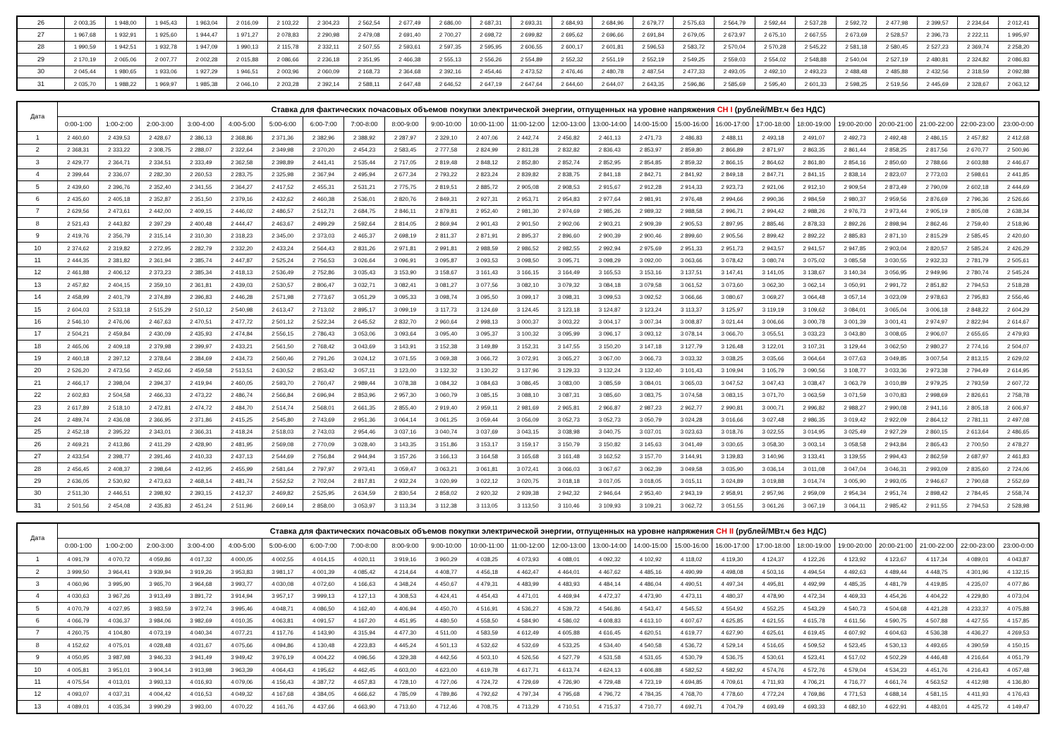| 26 | 2 003,35 | 1 948,00 | 1 945,43 | 1 963,04 | 2 016,09 | 2 103,22 | 2 304,23 | 2 562,54 | 2 677,49 | 2 686,00 | 2 687,31 | 2 693,31 | 2 684,93 | 2 684,96 | 2 679,77 | 2 575,63 | 2 564,79 | 2 592,44 | 2 537,28 | 2 592,72 | 2 477,98 | 2 399,57 | 2 234,64 | 2 012,41 |
| 27 | 1 967,68 | 1 932,91 | 1 925,60 | 1 944,47 | 1 971,27 | 2 078,83 | 2 290,98 | 2 479,08 | 2 691,40 | 2 700,27 | 2 698,72 | 2 699,82 | 2 695,62 | 2 696,66 | 2 691,84 | 2 679,05 | 2 673,97 | 2 675,10 | 2 667,55 | 2 673,69 | 2 528,57 | 2 396,73 | 2 222,11 | 1 995,97 |
| 28 | 1 990,59 | 1 942,51 | 1 932,78 | 1 947,09 | 1 990,13 | 2 115,78 | 2 332,11 | 2 507,55 | 2 593,61 | 2 597,35 | 2 595,95 | 2 606,55 | 2 600,17 | 2 601,81 | 2 596,53 | 2 583,72 | 2 570,04 | 2 570,28 | 2 545,22 | 2 581,18 | 2 580,45 | 2 527,23 | 2 369,74 | 2 258,20 |
| 29 | 2 170,19 | 2 065,06 | 2 007,77 | 2 002,28 | 2 015,88 | 2 086,66 | 2 236,18 | 2 351,95 | 2 466,38 | 2 555,13 | 2 556,26 | 2 554,89 | 2 552,32 | 2 551,19 | 2 552,19 | 2 549,25 | 2 559,03 | 2 554,02 | 2 548,88 | 2 540,04 | 2 527,19 | 2 480,81 | 2 324,82 | 2 086,83 |
| 30 | 2 045,44 | 1 980,65 | 1 933,06 | 1 927,29 | 1 946,51 | 2 003,96 | 2 060,09 | 2 168,73 | 2 364,68 | 2 392,16 | 2 454,46 | 2 473,52 | 2 476,46 | 2 480,78 | 2 487,54 | 2 477,33 | 2 493,05 | 2 492,10 | 2 493,23 | 2 488,48 | 2 485,88 | 2 432,56 | 2 318,59 | 2 092,88 |
| 31 | 2 035,70 | 1 988,22 | 1 969,97 | 1 985,38 | 2 046,10 | 2 203,28 | 2 392,14 | 2 588,11 | 2 647,48 | 2 646,52 | 2 647,19 | 2 647,64 | 2 644,60 | 2 644,07 | 2 643,35 | 2 596,86 | 2 585,69 | 2 595,40 | 2 601,33 | 2 598,25 | 2 519,56 | 2 445,69 | 2 328,67 | 2 063,12 |
| Дата | Ставка для фактических почасовых объемов покупки электрической энергии, отпущенных на уровне напряжения СН I (рублей/МВт.ч без НДС) | | | | | | | | | | | | | | | | | | | | | | | |
| --- | --- | --- | --- | --- | --- | --- | --- | --- | --- | --- | --- | --- | --- | --- | --- | --- | --- | --- | --- | --- | --- | --- | --- | --- |
| | 0:00-1:00 | 1:00-2:00 | 2:00-3:00 | 3:00-4:00 | 4:00-5:00 | 5:00-6:00 | 6:00-7:00 | 7:00-8:00 | 8:00-9:00 | 9:00-10:00 | 10:00-11:00 | 11:00-12:00 | 12:00-13:00 | 13:00-14:00 | 14:00-15:00 | 15:00-16:00 | 16:00-17:00 | 17:00-18:00 | 18:00-19:00 | 19:00-20:00 | 20:00-21:00 | 21:00-22:00 | 22:00-23:00 | 23:00-0:00 |
| 1 | 2 460,60 | 2 439,53 | 2 428,67 | 2 386,13 | 2 368,86 | 2 371,36 | 2 382,96 | 2 388,92 | 2 287,97 | 2 329,10 | 2 407,06 | 2 442,74 | 2 456,82 | 2 461,13 | 2 471,73 | 2 486,83 | 2 488,11 | 2 493,18 | 2 491,07 | 2 492,73 | 2 492,48 | 2 486,15 | 2 457,82 | 2 412,68 |
| 2 | 2 368,31 | 2 333,22 | 2 308,75 | 2 288,07 | 2 322,64 | 2 349,98 | 2 370,20 | 2 454,23 | 2 583,45 | 2 777,58 | 2 824,99 | 2 831,28 | 2 832,82 | 2 836,43 | 2 853,97 | 2 859,80 | 2 866,89 | 2 871,97 | 2 863,35 | 2 861,44 | 2 858,25 | 2 817,56 | 2 670,77 | 2 500,96 |
| 3 | 2 429,77 | 2 364,71 | 2 334,51 | 2 333,49 | 2 362,58 | 2 398,89 | 2 441,41 | 2 535,44 | 2 717,05 | 2 819,48 | 2 848,12 | 2 852,80 | 2 852,74 | 2 852,95 | 2 854,85 | 2 859,32 | 2 866,15 | 2 864,62 | 2 861,80 | 2 854,16 | 2 850,60 | 2 788,66 | 2 603,88 | 2 446,67 |
| 4 | 2 399,44 | 2 336,07 | 2 282,30 | 2 260,53 | 2 283,75 | 2 325,98 | 2 367,94 | 2 495,94 | 2 677,34 | 2 793,22 | 2 823,24 | 2 839,82 | 2 838,75 | 2 841,18 | 2 842,71 | 2 841,92 | 2 849,18 | 2 847,71 | 2 841,15 | 2 838,14 | 2 823,07 | 2 773,03 | 2 598,61 | 2 441,85 |
| 5 | 2 439,60 | 2 396,76 | 2 352,40 | 2 341,55 | 2 364,27 | 2 417,52 | 2 455,31 | 2 531,21 | 2 775,75 | 2 819,51 | 2 885,72 | 2 905,08 | 2 908,53 | 2 915,67 | 2 912,28 | 2 914,33 | 2 923,73 | 2 921,06 | 2 912,10 | 2 909,54 | 2 873,49 | 2 790,09 | 2 602,18 | 2 444,69 |
| 6 | 2 435,60 | 2 405,18 | 2 352,87 | 2 351,50 | 2 379,16 | 2 432,62 | 2 460,38 | 2 536,01 | 2 820,76 | 2 849,31 | 2 927,31 | 2 953,71 | 2 954,83 | 2 977,64 | 2 981,91 | 2 976,48 | 2 994,66 | 2 990,36 | 2 984,59 | 2 980,37 | 2 959,56 | 2 876,69 | 2 796,36 | 2 526,66 |
| 7 | 2 629,56 | 2 473,61 | 2 442,00 | 2 409,15 | 2 446,02 | 2 486,57 | 2 512,71 | 2 684,75 | 2 846,11 | 2 879,81 | 2 952,40 | 2 981,30 | 2 974,69 | 2 985,26 | 2 989,32 | 2 988,58 | 2 996,71 | 2 994,42 | 2 988,26 | 2 976,73 | 2 973,44 | 2 905,19 | 2 805,08 | 2 638,34 |
| 8 | 2 521,43 | 2 443,82 | 2 397,29 | 2 400,48 | 2 444,47 | 2 463,67 | 2 499,29 | 2 592,64 | 2 814,05 | 2 869,94 | 2 901,43 | 2 901,50 | 2 902,06 | 2 903,21 | 2 909,39 | 2 905,53 | 2 897,95 | 2 885,46 | 2 878,33 | 2 892,26 | 2 898,94 | 2 862,46 | 2 759,40 | 2 518,96 |
| 9 | 2 419,76 | 2 356,79 | 2 315,14 | 2 310,30 | 2 318,23 | 2 345,00 | 2 373,03 | 2 465,37 | 2 698,19 | 2 811,37 | 2 871,91 | 2 895,37 | 2 896,60 | 2 900,39 | 2 900,46 | 2 899,60 | 2 905,56 | 2 899,42 | 2 892,22 | 2 885,83 | 2 871,10 | 2 815,29 | 2 585,45 | 2 420,60 |
| 10 | 2 374,62 | 2 319,82 | 2 272,95 | 2 282,79 | 2 332,20 | 2 433,24 | 2 564,43 | 2 831,26 | 2 971,81 | 2 991,81 | 2 988,59 | 2 986,52 | 2 982,55 | 2 992,94 | 2 975,69 | 2 951,33 | 2 951,73 | 2 943,57 | 2 941,57 | 2 947,85 | 2 903,04 | 2 820,57 | 2 585,24 | 2 426,29 |
| 11 | 2 444,35 | 2 381,82 | 2 361,94 | 2 385,74 | 2 447,87 | 2 525,24 | 2 756,53 | 3 026,64 | 3 096,91 | 3 095,87 | 3 093,53 | 3 098,50 | 3 095,71 | 3 098,29 | 3 092,00 | 3 063,66 | 3 078,42 | 3 080,74 | 3 075,02 | 3 085,58 | 3 030,55 | 2 932,33 | 2 781,79 | 2 505,61 |
| 12 | 2 461,88 | 2 406,12 | 2 373,23 | 2 385,34 | 2 418,13 | 2 536,49 | 2 752,86 | 3 035,43 | 3 153,90 | 3 158,67 | 3 161,43 | 3 166,15 | 3 164,49 | 3 165,53 | 3 153,16 | 3 137,51 | 3 147,41 | 3 141,05 | 3 138,67 | 3 140,34 | 3 056,95 | 2 949,96 | 2 780,74 | 2 545,24 |
| 13 | 2 457,82 | 2 404,15 | 2 359,10 | 2 361,81 | 2 439,03 | 2 530,57 | 2 806,47 | 3 032,71 | 3 082,41 | 3 081,27 | 3 077,56 | 3 082,10 | 3 079,32 | 3 084,18 | 3 079,58 | 3 061,52 | 3 073,60 | 3 062,30 | 3 062,14 | 3 050,91 | 2 991,72 | 2 851,82 | 2 794,53 | 2 518,28 |
| 14 | 2 458,99 | 2 401,79 | 2 374,89 | 2 396,83 | 2 446,28 | 2 571,98 | 2 773,67 | 3 051,29 | 3 095,33 | 3 098,74 | 3 095,50 | 3 099,17 | 3 098,31 | 3 099,53 | 3 092,52 | 3 066,66 | 3 080,67 | 3 069,27 | 3 064,48 | 3 057,14 | 3 023,09 | 2 978,63 | 2 795,83 | 2 556,46 |
| 15 | 2 604,03 | 2 533,18 | 2 515,29 | 2 510,12 | 2 540,98 | 2 613,47 | 2 713,02 | 2 895,17 | 3 099,19 | 3 117,73 | 3 124,69 | 3 124,45 | 3 123,18 | 3 124,87 | 3 123,24 | 3 113,37 | 3 125,97 | 3 119,19 | 3 109,62 | 3 084,01 | 3 065,04 | 3 006,18 | 2 848,22 | 2 604,29 |
| 16 | 2 546,10 | 2 476,06 | 2 467,63 | 2 470,51 | 2 477,72 | 2 501,12 | 2 522,34 | 2 645,52 | 2 832,70 | 2 960,64 | 2 998,13 | 3 000,37 | 3 003,22 | 3 004,17 | 3 007,34 | 3 008,87 | 3 021,44 | 3 006,66 | 3 000,78 | 3 001,39 | 3 001,41 | 2 974,97 | 2 822,94 | 2 614,67 |
| 17 | 2 504,21 | 2 459,84 | 2 430,09 | 2 435,93 | 2 474,84 | 2 556,15 | 2 786,43 | 3 053,06 | 3 093,64 | 3 095,40 | 3 095,37 | 3 100,32 | 3 095,99 | 3 096,17 | 3 093,12 | 3 078,14 | 3 066,70 | 3 055,51 | 3 033,23 | 3 043,80 | 3 008,65 | 2 906,07 | 2 655,65 | 2 479,93 |
| 18 | 2 465,06 | 2 409,18 | 2 379,98 | 2 399,97 | 2 433,21 | 2 561,50 | 2 768,42 | 3 043,69 | 3 143,91 | 3 152,38 | 3 149,89 | 3 152,31 | 3 147,55 | 3 150,20 | 3 147,18 | 3 127,79 | 3 126,48 | 3 122,01 | 3 107,31 | 3 129,44 | 3 062,50 | 2 980,27 | 2 774,16 | 2 504,07 |
| 19 | 2 460,18 | 2 397,12 | 2 378,64 | 2 384,69 | 2 434,73 | 2 560,46 | 2 791,26 | 3 024,12 | 3 071,55 | 3 069,38 | 3 066,72 | 3 072,91 | 3 065,27 | 3 067,00 | 3 066,73 | 3 033,32 | 3 038,25 | 3 035,66 | 3 064,64 | 3 077,63 | 3 049,85 | 3 007,54 | 2 813,15 | 2 629,02 |
| 20 | 2 526,20 | 2 473,56 | 2 452,66 | 2 459,58 | 2 513,51 | 2 630,52 | 2 853,42 | 3 057,11 | 3 123,00 | 3 132,32 | 3 130,22 | 3 137,96 | 3 129,33 | 3 132,24 | 3 132,40 | 3 101,43 | 3 109,94 | 3 105,79 | 3 090,56 | 3 108,77 | 3 033,36 | 2 973,38 | 2 794,49 | 2 614,95 |
| 21 | 2 466,17 | 2 398,04 | 2 394,37 | 2 419,94 | 2 460,05 | 2 593,70 | 2 760,47 | 2 989,44 | 3 078,38 | 3 084,32 | 3 084,63 | 3 086,45 | 3 083,00 | 3 085,59 | 3 084,01 | 3 065,03 | 3 047,52 | 3 047,43 | 3 038,47 | 3 063,79 | 3 010,89 | 2 979,25 | 2 793,59 | 2 607,72 |
| 22 | 2 602,83 | 2 504,58 | 2 466,33 | 2 473,22 | 2 486,74 | 2 566,84 | 2 696,94 | 2 853,96 | 2 957,30 | 3 060,79 | 3 085,15 | 3 088,10 | 3 087,31 | 3 085,60 | 3 083,75 | 3 074,58 | 3 083,15 | 3 071,70 | 3 063,59 | 3 071,59 | 3 070,83 | 2 998,69 | 2 826,61 | 2 758,78 |
| 23 | 2 617,89 | 2 518,10 | 2 472,81 | 2 474,72 | 2 484,70 | 2 514,74 | 2 568,01 | 2 661,35 | 2 855,40 | 2 919,40 | 2 959,11 | 2 981,69 | 2 965,81 | 2 966,87 | 2 987,23 | 2 962,77 | 2 990,81 | 3 000,71 | 2 996,82 | 2 988,27 | 2 990,08 | 2 941,16 | 2 805,18 | 2 606,97 |
| 24 | 2 489,74 | 2 436,08 | 2 366,95 | 2 371,86 | 2 415,25 | 2 545,80 | 2 743,69 | 2 951,36 | 3 064,14 | 3 061,25 | 3 059,44 | 3 056,09 | 3 052,73 | 3 052,73 | 3 050,79 | 3 024,28 | 3 016,66 | 3 027,48 | 2 986,35 | 3 019,42 | 2 922,09 | 2 864,12 | 2 781,11 | 2 497,08 |
| 25 | 2 452,18 | 2 395,22 | 2 343,01 | 2 366,31 | 2 418,24 | 2 518,03 | 2 743,03 | 2 954,46 | 3 037,16 | 3 040,74 | 3 037,69 | 3 043,15 | 3 038,98 | 3 040,75 | 3 037,01 | 3 023,63 | 3 018,76 | 3 022,55 | 3 014,95 | 3 025,49 | 2 927,29 | 2 860,15 | 2 613,64 | 2 486,65 |
| 26 | 2 469,21 | 2 413,86 | 2 411,29 | 2 428,90 | 2 481,95 | 2 569,08 | 2 770,09 | 3 028,40 | 3 143,35 | 3 151,86 | 3 153,17 | 3 159,17 | 3 150,79 | 3 150,82 | 3 145,63 | 3 041,49 | 3 030,65 | 3 058,30 | 3 003,14 | 3 058,58 | 2 943,84 | 2 865,43 | 2 700,50 | 2 478,27 |
| 27 | 2 433,54 | 2 398,77 | 2 391,46 | 2 410,33 | 2 437,13 | 2 544,69 | 2 756,84 | 2 944,94 | 3 157,26 | 3 166,13 | 3 164,58 | 3 165,68 | 3 161,48 | 3 162,52 | 3 157,70 | 3 144,91 | 3 139,83 | 3 140,96 | 3 133,41 | 3 139,55 | 2 994,43 | 2 862,59 | 2 687,97 | 2 461,83 |
| 28 | 2 456,45 | 2 408,37 | 2 398,64 | 2 412,95 | 2 455,99 | 2 581,64 | 2 797,97 | 2 973,41 | 3 059,47 | 3 063,21 | 3 061,81 | 3 072,41 | 3 066,03 | 3 067,67 | 3 062,39 | 3 049,58 | 3 035,90 | 3 036,14 | 3 011,08 | 3 047,04 | 3 046,31 | 2 993,09 | 2 835,60 | 2 724,06 |
| 29 | 2 636,05 | 2 530,92 | 2 473,63 | 2 468,14 | 2 481,74 | 2 552,52 | 2 702,04 | 2 817,81 | 2 932,24 | 3 020,99 | 3 022,12 | 3 020,75 | 3 018,18 | 3 017,05 | 3 018,05 | 3 015,11 | 3 024,89 | 3 019,88 | 3 014,74 | 3 005,90 | 2 993,05 | 2 946,67 | 2 790,68 | 2 552,69 |
| 30 | 2 511,30 | 2 446,51 | 2 398,92 | 2 393,15 | 2 412,37 | 2 469,82 | 2 525,95 | 2 634,59 | 2 830,54 | 2 858,02 | 2 920,32 | 2 939,38 | 2 942,32 | 2 946,64 | 2 953,40 | 2 943,19 | 2 958,91 | 2 957,96 | 2 959,09 | 2 954,34 | 2 951,74 | 2 898,42 | 2 784,45 | 2 558,74 |
| 31 | 2 501,56 | 2 454,08 | 2 435,83 | 2 451,24 | 2 511,96 | 2 669,14 | 2 858,00 | 3 053,97 | 3 113,34 | 3 112,38 | 3 113,05 | 3 113,50 | 3 110,46 | 3 109,93 | 3 109,21 | 3 062,72 | 3 051,55 | 3 061,26 | 3 067,19 | 3 064,11 | 2 985,42 | 2 911,55 | 2 794,53 | 2 528,98 |
| Дата | Ставка для фактических почасовых объемов покупки электрической энергии, отпущенных на уровне напряжения СН II (рублей/МВт.ч без НДС) | | | | | | | | | | | | | | | | | | | | | | | |
| --- | --- | --- | --- | --- | --- | --- | --- | --- | --- | --- | --- | --- | --- | --- | --- | --- | --- | --- | --- | --- | --- | --- | --- | --- |
| | 0:00-1:00 | 1:00-2:00 | 2:00-3:00 | 3:00-4:00 | 4:00-5:00 | 5:00-6:00 | 6:00-7:00 | 7:00-8:00 | 8:00-9:00 | 9:00-10:00 | 10:00-11:00 | 11:00-12:00 | 12:00-13:00 | 13:00-14:00 | 14:00-15:00 | 15:00-16:00 | 16:00-17:00 | 17:00-18:00 | 18:00-19:00 | 19:00-20:00 | 20:00-21:00 | 21:00-22:00 | 22:00-23:00 | 23:00-0:00 |
| 1 | 4 091,79 | 4 070,72 | 4 059,86 | 4 017,32 | 4 000,05 | 4 002,55 | 4 014,15 | 4 020,11 | 3 919,16 | 3 960,29 | 4 038,25 | 4 073,93 | 4 088,01 | 4 092,32 | 4 102,92 | 4 118,02 | 4 119,30 | 4 124,37 | 4 122,26 | 4 123,92 | 4 123,67 | 4 117,34 | 4 089,01 | 4 043,87 |
| 2 | 3 999,50 | 3 964,41 | 3 939,94 | 3 919,26 | 3 953,83 | 3 981,17 | 4 001,39 | 4 085,42 | 4 214,64 | 4 408,77 | 4 456,18 | 4 462,47 | 4 464,01 | 4 467,62 | 4 485,16 | 4 490,99 | 4 498,08 | 4 503,16 | 4 494,54 | 4 492,63 | 4 489,44 | 4 448,75 | 4 301,96 | 4 132,15 |
| 3 | 4 060,96 | 3 995,90 | 3 965,70 | 3 964,68 | 3 993,77 | 4 030,08 | 4 072,60 | 4 166,63 | 4 348,24 | 4 450,67 | 4 479,31 | 4 483,99 | 4 483,93 | 4 484,14 | 4 486,04 | 4 490,51 | 4 497,34 | 4 495,81 | 4 492,99 | 4 485,35 | 4 481,79 | 4 419,85 | 4 235,07 | 4 077,86 |
| 4 | 4 030,63 | 3 967,26 | 3 913,49 | 3 891,72 | 3 914,94 | 3 957,17 | 3 999,13 | 4 127,13 | 4 308,53 | 4 424,41 | 4 454,43 | 4 471,01 | 4 469,94 | 4 472,37 | 4 473,90 | 4 473,11 | 4 480,37 | 4 478,90 | 4 472,34 | 4 469,33 | 4 454,26 | 4 404,22 | 4 229,80 | 4 073,04 |
| 5 | 4 070,79 | 4 027,95 | 3 983,59 | 3 972,74 | 3 995,46 | 4 048,71 | 4 086,50 | 4 162,40 | 4 406,94 | 4 450,70 | 4 516,91 | 4 536,27 | 4 539,72 | 4 546,86 | 4 543,47 | 4 545,52 | 4 554,92 | 4 552,25 | 4 543,29 | 4 540,73 | 4 504,68 | 4 421,28 | 4 233,37 | 4 075,88 |
| 6 | 4 066,79 | 4 036,37 | 3 984,06 | 3 982,69 | 4 010,35 | 4 063,81 | 4 091,57 | 4 167,20 | 4 451,95 | 4 480,50 | 4 558,50 | 4 584,90 | 4 586,02 | 4 608,83 | 4 613,10 | 4 607,67 | 4 625,85 | 4 621,55 | 4 615,78 | 4 611,56 | 4 590,75 | 4 507,88 | 4 427,55 | 4 157,85 |
| 7 | 4 260,75 | 4 104,80 | 4 073,19 | 4 040,34 | 4 077,21 | 4 117,76 | 4 143,90 | 4 315,94 | 4 477,30 | 4 511,00 | 4 583,59 | 4 612,49 | 4 605,88 | 4 616,45 | 4 620,51 | 4 619,77 | 4 627,90 | 4 625,61 | 4 619,45 | 4 607,92 | 4 604,63 | 4 536,38 | 4 436,27 | 4 269,53 |
| 8 | 4 152,62 | 4 075,01 | 4 028,48 | 4 031,67 | 4 075,66 | 4 094,86 | 4 130,48 | 4 223,83 | 4 445,24 | 4 501,13 | 4 532,62 | 4 532,69 | 4 533,25 | 4 534,40 | 4 540,58 | 4 536,72 | 4 529,14 | 4 516,65 | 4 509,52 | 4 523,45 | 4 530,13 | 4 493,65 | 4 390,59 | 4 150,15 |
| 9 | 4 050,95 | 3 987,98 | 3 946,33 | 3 941,49 | 3 949,42 | 3 976,19 | 4 004,22 | 4 096,56 | 4 329,38 | 4 442,56 | 4 503,10 | 4 526,56 | 4 527,79 | 4 531,58 | 4 531,65 | 4 530,79 | 4 536,75 | 4 530,61 | 4 523,41 | 4 517,02 | 4 502,29 | 4 446,48 | 4 216,64 | 4 051,79 |
| 10 | 4 005,81 | 3 951,01 | 3 904,14 | 3 913,98 | 3 963,39 | 4 064,43 | 4 195,62 | 4 462,45 | 4 603,00 | 4 623,00 | 4 619,78 | 4 617,71 | 4 613,74 | 4 624,13 | 4 606,88 | 4 582,52 | 4 582,92 | 4 574,76 | 4 572,76 | 4 579,04 | 4 534,23 | 4 451,76 | 4 216,43 | 4 057,48 |
| 11 | 4 075,54 | 4 013,01 | 3 993,13 | 4 016,93 | 4 079,06 | 4 156,43 | 4 387,72 | 4 657,83 | 4 728,10 | 4 727,06 | 4 724,72 | 4 729,69 | 4 726,90 | 4 729,48 | 4 723,19 | 4 694,85 | 4 709,61 | 4 711,93 | 4 706,21 | 4 716,77 | 4 661,74 | 4 563,52 | 4 412,98 | 4 136,80 |
| 12 | 4 093,07 | 4 037,31 | 4 004,42 | 4 016,53 | 4 049,32 | 4 167,68 | 4 384,05 | 4 666,62 | 4 785,09 | 4 789,86 | 4 792,62 | 4 797,34 | 4 795,68 | 4 796,72 | 4 784,35 | 4 768,70 | 4 778,60 | 4 772,24 | 4 769,86 | 4 771,53 | 4 688,14 | 4 581,15 | 4 411,93 | 4 176,43 |
| 13 | 4 089,01 | 4 035,34 | 3 990,29 | 3 993,00 | 4 070,22 | 4 161,76 | 4 437,66 | 4 663,90 | 4 713,60 | 4 712,46 | 4 708,75 | 4 713,29 | 4 710,51 | 4 715,37 | 4 710,77 | 4 692,71 | 4 704,79 | 4 693,49 | 4 693,33 | 4 682,10 | 4 622,91 | 4 483,01 | 4 425,72 | 4 149,47 |